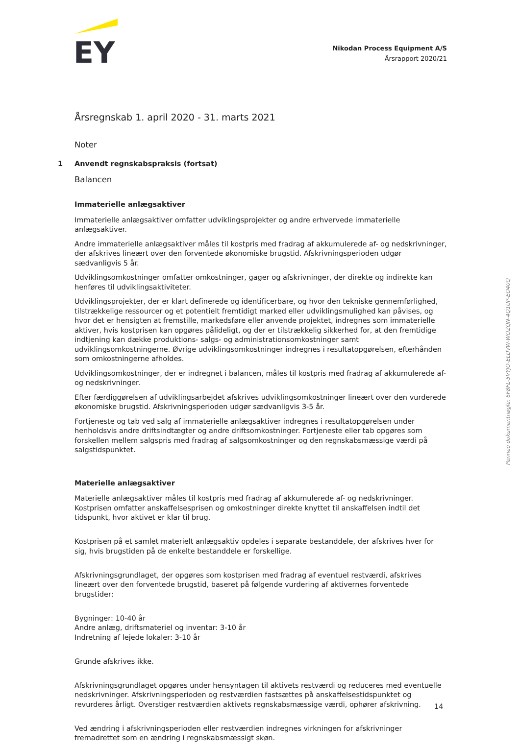EY
Nikodan Process Equipment A/S
Årsrapport 2020/21
Årsregnskab 1. april 2020 - 31. marts 2021
Noter
1 Anvendt regnskabspraksis (fortsat)
Balancen
Immaterielle anlægsaktiver
Immaterielle anlægsaktiver omfatter udviklingsprojekter og andre erhvervede immaterielle anlægsaktiver.
Andre immaterielle anlægsaktiver måles til kostpris med fradrag af akkumulerede af- og nedskrivninger, der afskrives lineært over den forventede økonomiske brugstid. Afskrivningsperioden udgør sædvanligvis 5 år.
Udviklingsomkostninger omfatter omkostninger, gager og afskrivninger, der direkte og indirekte kan henføres til udviklingsaktiviteter.
Udviklingsprojekter, der er klart definerede og identificerbare, og hvor den tekniske gennemførlighed, tilstrækkelige ressourcer og et potentielt fremtidigt marked eller udviklingsmulighed kan påvises, og hvor det er hensigten at fremstille, markedsføre eller anvende projektet, indregnes som immaterielle aktiver, hvis kostprisen kan opgøres pålideligt, og der er tilstrækkelig sikkerhed for, at den fremtidige indtjening kan dække produktions- salgs- og administrationsomkostninger samt udviklingsomkostningerne. Øvrige udviklingsomkostninger indregnes i resultatopgørelsen, efterhånden som omkostningerne afholdes.
Udviklingsomkostninger, der er indregnet i balancen, måles til kostpris med fradrag af akkumulerede af- og nedskrivninger.
Efter færdiggørelsen af udviklingsarbejdet afskrives udviklingsomkostninger lineært over den vurderede økonomiske brugstid. Afskrivningsperioden udgør sædvanligvis 3-5 år.
Fortjeneste og tab ved salg af immaterielle anlægsaktiver indregnes i resultatopgørelsen under henholdsvis andre driftsindtægter og andre driftsomkostninger. Fortjeneste eller tab opgøres som forskellen mellem salgspris med fradrag af salgsomkostninger og den regnskabsmæssige værdi på salgstidspunktet.
Materielle anlægsaktiver
Materielle anlægsaktiver måles til kostpris med fradrag af akkumulerede af- og nedskrivninger. Kostprisen omfatter anskaffelsesprisen og omkostninger direkte knyttet til anskaffelsen indtil det tidspunkt, hvor aktivet er klar til brug.
Kostprisen på et samlet materielt anlægsaktiv opdeles i separate bestanddele, der afskrives hver for sig, hvis brugstiden på de enkelte bestanddele er forskellige.
Afskrivningsgrundlaget, der opgøres som kostprisen med fradrag af eventuel restværdi, afskrives lineært over den forventede brugstid, baseret på følgende vurdering af aktivernes forventede brugstider:
Bygninger: 10-40 år
Andre anlæg, driftsmateriel og inventar: 3-10 år
Indretning af lejede lokaler: 3-10 år
Grunde afskrives ikke.
Afskrivningsgrundlaget opgøres under hensyntagen til aktivets restværdi og reduceres med eventuelle nedskrivninger. Afskrivningsperioden og restværdien fastsættes på anskaffelsestidspunktet og revurderes årligt. Overstiger restværdien aktivets regnskabsmæssige værdi, ophører afskrivning.
Ved ændring i afskrivningsperioden eller restværdien indregnes virkningen for afskrivninger fremadrettet som en ændring i regnskabsmæssigt skøn.
Penneo dokumentnøgle: 6F8FL-5VYJO-ELDVW-WOZQN-4Q1UP-EO40Q
14